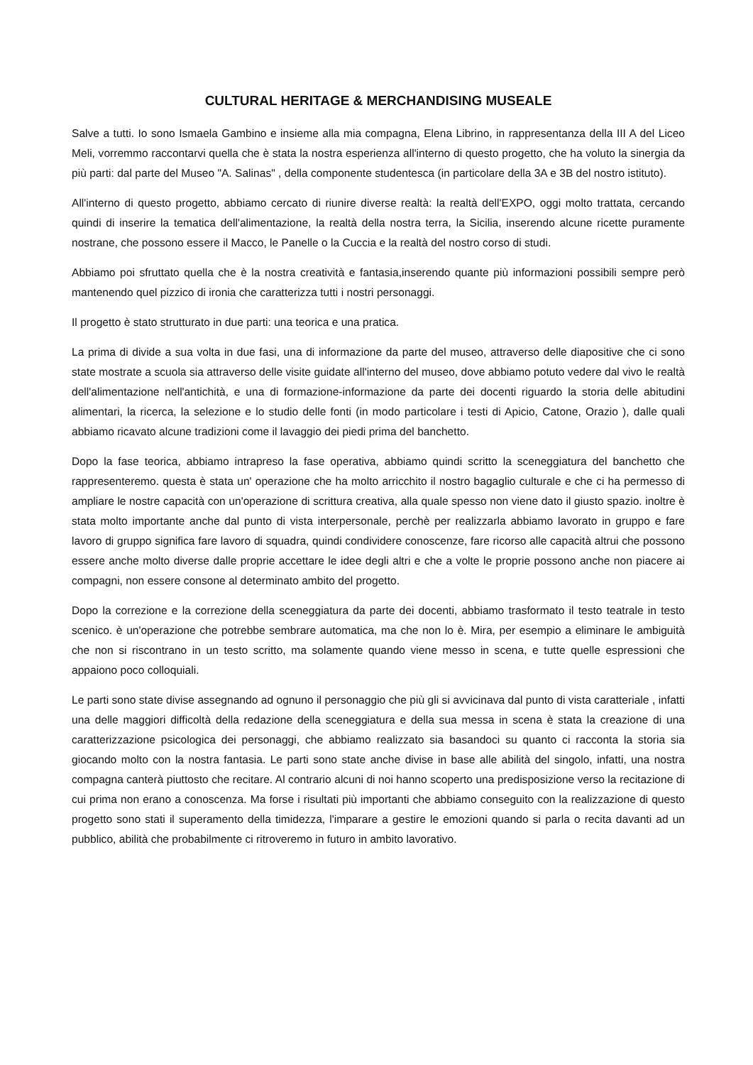CULTURAL HERITAGE & MERCHANDISING MUSEALE
Salve a tutti. Io sono Ismaela Gambino e insieme alla mia compagna, Elena Librino, in rappresentanza della III A del Liceo Meli, vorremmo raccontarvi quella che è stata la nostra esperienza all'interno di questo progetto, che ha voluto la sinergia da più parti: dal parte del Museo "A. Salinas" , della componente studentesca (in particolare della 3A e 3B del nostro istituto).
All'interno di questo progetto, abbiamo cercato di riunire diverse realtà: la realtà dell'EXPO, oggi molto trattata, cercando quindi di inserire la tematica dell'alimentazione, la realtà della nostra terra, la Sicilia, inserendo alcune ricette puramente nostrane, che possono essere il Macco, le Panelle o la Cuccia e la realtà del nostro corso di studi.
Abbiamo poi sfruttato quella che è la nostra creatività e fantasia,inserendo quante più informazioni possibili sempre però mantenendo quel pizzico di ironia che caratterizza tutti i nostri personaggi.
Il progetto è stato strutturato in due parti: una teorica e una pratica.
La prima di divide a sua volta in due fasi, una di informazione da parte del museo, attraverso delle diapositive che ci sono state mostrate a scuola sia attraverso delle visite guidate all'interno del museo, dove abbiamo potuto vedere dal vivo le realtà dell'alimentazione nell'antichità, e una di formazione-informazione da parte dei docenti riguardo la storia delle abitudini alimentari, la ricerca, la selezione e lo studio delle fonti (in modo particolare i testi di Apicio, Catone, Orazio ), dalle quali abbiamo ricavato alcune tradizioni come il lavaggio dei piedi prima del banchetto.
Dopo la fase teorica, abbiamo intrapreso la fase operativa, abbiamo quindi scritto la sceneggiatura del banchetto che rappresenteremo. questa è stata un' operazione che ha molto arricchito il nostro bagaglio culturale e che ci ha permesso di ampliare le nostre capacità con un'operazione di scrittura creativa, alla quale spesso non viene dato il giusto spazio. inoltre è stata molto importante anche dal punto di vista interpersonale, perchè per realizzarla abbiamo lavorato in gruppo e fare lavoro di gruppo significa fare lavoro di squadra, quindi condividere conoscenze, fare ricorso alle capacità altrui che possono essere anche molto diverse dalle proprie accettare le idee degli altri e che a volte le proprie possono anche non piacere ai compagni, non essere consone al determinato ambito del progetto.
Dopo la correzione e la correzione della sceneggiatura da parte dei docenti, abbiamo trasformato il testo teatrale in testo scenico. è un'operazione che potrebbe sembrare automatica, ma che non lo è. Mira, per esempio a eliminare le ambiguità che non si riscontrano in un testo scritto, ma solamente quando viene messo in scena, e tutte quelle espressioni che appaiono poco colloquiali.
Le parti sono state divise assegnando ad ognuno il personaggio che più gli si avvicinava dal punto di vista caratteriale , infatti una delle maggiori difficoltà della redazione della sceneggiatura e della sua messa in scena è stata la creazione di una caratterizzazione psicologica dei personaggi, che abbiamo realizzato sia basandoci su quanto ci racconta la storia sia giocando molto con la nostra fantasia. Le parti sono state anche divise in base alle abilità del singolo, infatti, una nostra compagna canterà piuttosto che recitare. Al contrario alcuni di noi hanno scoperto una predisposizione verso la recitazione di cui prima non erano a conoscenza. Ma forse i risultati più importanti che abbiamo conseguito con la realizzazione di questo progetto sono stati il superamento della timidezza, l'imparare a gestire le emozioni quando si parla o recita davanti ad un pubblico, abilità che probabilmente ci ritroveremo in futuro in ambito lavorativo.